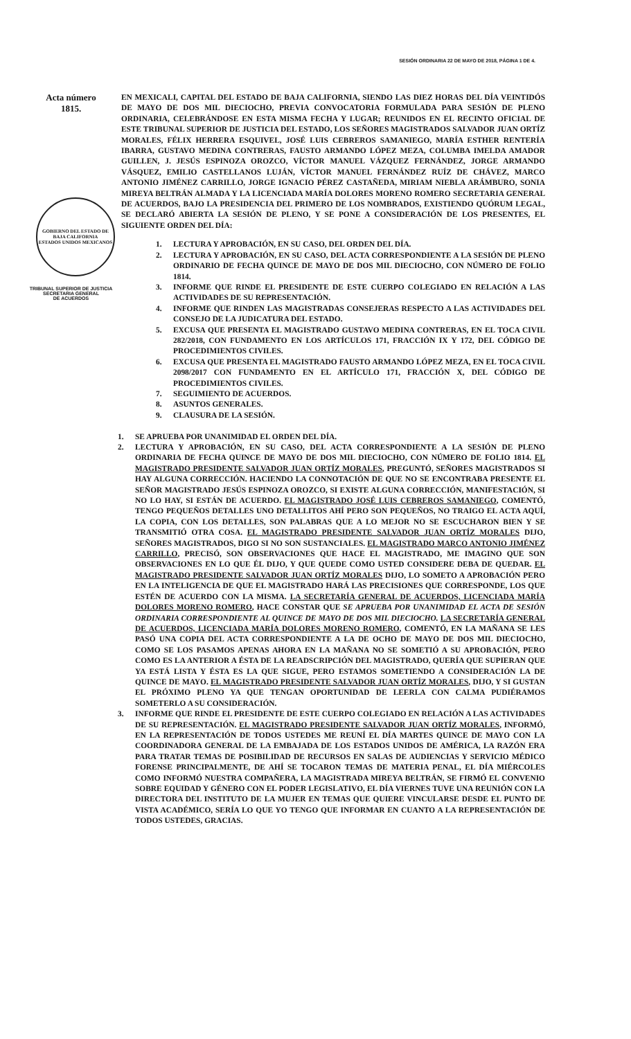SESIÓN ORDINARIA 22 DE MAYO DE 2018, PÁGINA 1 DE 4.
Acta número
1815.
GOBIERNO DEL ESTADO DE BAJA CALIFORNIA
ESTADOS UNIDOS MEXICANOS
TRIBUNAL SUPERIOR DE JUSTICIA
SECRETARIA GENERAL
DE ACUERDOS
EN MEXICALI, CAPITAL DEL ESTADO DE BAJA CALIFORNIA, SIENDO LAS DIEZ HORAS DEL DÍA VEINTIDÓS DE MAYO DE DOS MIL DIECIOCHO, PREVIA CONVOCATORIA FORMULADA PARA SESIÓN DE PLENO ORDINARIA, CELEBRÁNDOSE EN ESTA MISMA FECHA Y LUGAR; REUNIDOS EN EL RECINTO OFICIAL DE ESTE TRIBUNAL SUPERIOR DE JUSTICIA DEL ESTADO, LOS SEÑORES MAGISTRADOS SALVADOR JUAN ORTÍZ MORALES, FÉLIX HERRERA ESQUIVEL, JOSÉ LUIS CEBREROS SAMANIEGO, MARÍA ESTHER RENTERÍA IBARRA, GUSTAVO MEDINA CONTRERAS, FAUSTO ARMANDO LÓPEZ MEZA, COLUMBA IMELDA AMADOR GUILLEN, J. JESÚS ESPINOZA OROZCO, VÍCTOR MANUEL VÁZQUEZ FERNÁNDEZ, JORGE ARMANDO VÁSQUEZ, EMILIO CASTELLANOS LUJÁN, VÍCTOR MANUEL FERNÁNDEZ RUÍZ DE CHÁVEZ, MARCO ANTONIO JIMÉNEZ CARRILLO, JORGE IGNACIO PÉREZ CASTAÑEDA, MIRIAM NIEBLA ARÁMBURO, SONIA MIREYA BELTRÁN ALMADA Y LA LICENCIADA MARÍA DOLORES MORENO ROMERO SECRETARIA GENERAL DE ACUERDOS, BAJO LA PRESIDENCIA DEL PRIMERO DE LOS NOMBRADOS, EXISTIENDO QUÓRUM LEGAL, SE DECLARÓ ABIERTA LA SESIÓN DE PLENO, Y SE PONE A CONSIDERACIÓN DE LOS PRESENTES, EL SIGUIENTE ORDEN DEL DÍA:
1. LECTURA Y APROBACIÓN, EN SU CASO, DEL ORDEN DEL DÍA.
2. LECTURA Y APROBACIÓN, EN SU CASO, DEL ACTA CORRESPONDIENTE A LA SESIÓN DE PLENO ORDINARIO DE FECHA QUINCE DE MAYO DE DOS MIL DIECIOCHO, CON NÚMERO DE FOLIO 1814.
3. INFORME QUE RINDE EL PRESIDENTE DE ESTE CUERPO COLEGIADO EN RELACIÓN A LAS ACTIVIDADES DE SU REPRESENTACIÓN.
4. INFORME QUE RINDEN LAS MAGISTRADAS CONSEJERAS RESPECTO A LAS ACTIVIDADES DEL CONSEJO DE LA JUDICATURA DEL ESTADO.
5. EXCUSA QUE PRESENTA EL MAGISTRADO GUSTAVO MEDINA CONTRERAS, EN EL TOCA CIVIL 282/2018, CON FUNDAMENTO EN LOS ARTÍCULOS 171, FRACCIÓN IX Y 172, DEL CÓDIGO DE PROCEDIMIENTOS CIVILES.
6. EXCUSA QUE PRESENTA EL MAGISTRADO FAUSTO ARMANDO LÓPEZ MEZA, EN EL TOCA CIVIL 2098/2017 CON FUNDAMENTO EN EL ARTÍCULO 171, FRACCIÓN X, DEL CÓDIGO DE PROCEDIMIENTOS CIVILES.
7. SEGUIMIENTO DE ACUERDOS.
8. ASUNTOS GENERALES.
9. CLAUSURA DE LA SESIÓN.
1. SE APRUEBA POR UNANIMIDAD EL ORDEN DEL DÍA.
2. LECTURA Y APROBACIÓN, EN SU CASO, DEL ACTA CORRESPONDIENTE A LA SESIÓN DE PLENO ORDINARIA DE FECHA QUINCE DE MAYO DE DOS MIL DIECIOCHO, CON NÚMERO DE FOLIO 1814. EL MAGISTRADO PRESIDENTE SALVADOR JUAN ORTÍZ MORALES, PREGUNTÓ, SEÑORES MAGISTRADOS SI HAY ALGUNA CORRECCIÓN. HACIENDO LA CONNOTACIÓN DE QUE NO SE ENCONTRABA PRESENTE EL SEÑOR MAGISTRADO JESÚS ESPINOZA OROZCO, SI EXISTE ALGUNA CORRECCIÓN, MANIFESTACIÓN, SI NO LO HAY, SI ESTÁN DE ACUERDO. EL MAGISTRADO JOSÉ LUIS CEBREROS SAMANIEGO, COMENTÓ, TENGO PEQUEÑOS DETALLES UNO DETALLITOS AHÍ PERO SON PEQUEÑOS, NO TRAIGO EL ACTA AQUÍ, LA COPIA, CON LOS DETALLES, SON PALABRAS QUE A LO MEJOR NO SE ESCUCHARON BIEN Y SE TRANSMITIÓ OTRA COSA. EL MAGISTRADO PRESIDENTE SALVADOR JUAN ORTÍZ MORALES DIJO, SEÑORES MAGISTRADOS, DIGO SI NO SON SUSTANCIALES. EL MAGISTRADO MARCO ANTONIO JIMÉNEZ CARRILLO, PRECISÓ, SON OBSERVACIONES QUE HACE EL MAGISTRADO, ME IMAGINO QUE SON OBSERVACIONES EN LO QUE ÉL DIJO, Y QUE QUEDE COMO USTED CONSIDERE DEBA DE QUEDAR. EL MAGISTRADO PRESIDENTE SALVADOR JUAN ORTÍZ MORALES DIJO, LO SOMETO A APROBACIÓN PERO EN LA INTELIGENCIA DE QUE EL MAGISTRADO HARÁ LAS PRECISIONES QUE CORRESPONDE, LOS QUE ESTÉN DE ACUERDO CON LA MISMA. LA SECRETARÍA GENERAL DE ACUERDOS, LICENCIADA MARÍA DOLORES MORENO ROMERO, HACE CONSTAR QUE SE APRUEBA POR UNANIMIDAD EL ACTA DE SESIÓN ORDINARIA CORRESPONDIENTE AL QUINCE DE MAYO DE DOS MIL DIECIOCHO. LA SECRETARÍA GENERAL DE ACUERDOS, LICENCIADA MARÍA DOLORES MORENO ROMERO, COMENTÓ, EN LA MAÑANA SE LES PASÓ UNA COPIA DEL ACTA CORRESPONDIENTE A LA DE OCHO DE MAYO DE DOS MIL DIECIOCHO, COMO SE LOS PASAMOS APENAS AHORA EN LA MAÑANA NO SE SOMETIÓ A SU APROBACIÓN, PERO COMO ES LA ANTERIOR A ÉSTA DE LA READSCRIPCIÓN DEL MAGISTRADO, QUERÍA QUE SUPIERAN QUE YA ESTÁ LISTA Y ÉSTA ES LA QUE SIGUE, PERO ESTAMOS SOMETIENDO A CONSIDERACIÓN LA DE QUINCE DE MAYO. EL MAGISTRADO PRESIDENTE SALVADOR JUAN ORTÍZ MORALES, DIJO, Y SI GUSTAN EL PRÓXIMO PLENO YA QUE TENGAN OPORTUNIDAD DE LEERLA CON CALMA PUDIÉRAMOS SOMETERLO A SU CONSIDERACIÓN.
3. INFORME QUE RINDE EL PRESIDENTE DE ESTE CUERPO COLEGIADO EN RELACIÓN A LAS ACTIVIDADES DE SU REPRESENTACIÓN. EL MAGISTRADO PRESIDENTE SALVADOR JUAN ORTÍZ MORALES, INFORMÓ, EN LA REPRESENTACIÓN DE TODOS USTEDES ME REUNÍ EL DÍA MARTES QUINCE DE MAYO CON LA COORDINADORA GENERAL DE LA EMBAJADA DE LOS ESTADOS UNIDOS DE AMÉRICA, LA RAZÓN ERA PARA TRATAR TEMAS DE POSIBILIDAD DE RECURSOS EN SALAS DE AUDIENCIAS Y SERVICIO MÉDICO FORENSE PRINCIPALMENTE, DE AHÍ SE TOCARON TEMAS DE MATERIA PENAL, EL DÍA MIÉRCOLES COMO INFORMÓ NUESTRA COMPAÑERA, LA MAGISTRADA MIREYA BELTRÁN, SE FIRMÓ EL CONVENIO SOBRE EQUIDAD Y GÉNERO CON EL PODER LEGISLATIVO, EL DÍA VIERNES TUVE UNA REUNIÓN CON LA DIRECTORA DEL INSTITUTO DE LA MUJER EN TEMAS QUE QUIERE VINCULARSE DESDE EL PUNTO DE VISTA ACADÉMICO, SERÍA LO QUE YO TENGO QUE INFORMAR EN CUANTO A LA REPRESENTACIÓN DE TODOS USTEDES, GRACIAS.